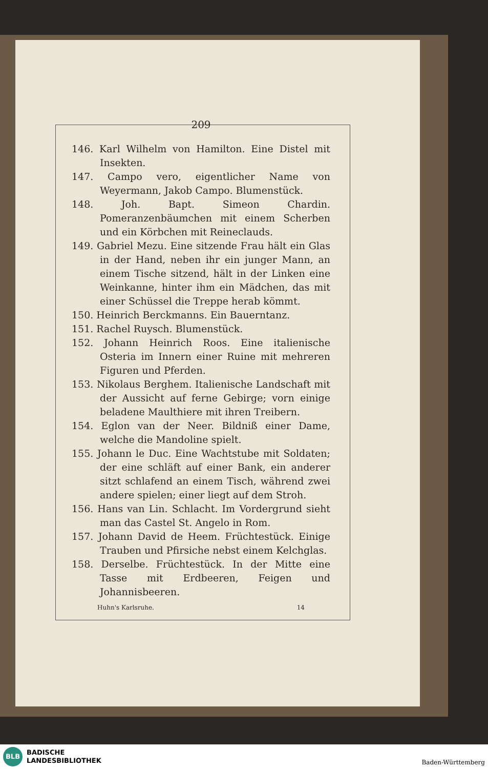209
146. Karl Wilhelm von Hamilton. Eine Distel mit Insekten.
147. Campo vero, eigentlicher Name von Weyermann, Jakob Campo. Blumenstück.
148. Joh. Bapt. Simeon Chardin. Pomeranzenbäumchen mit einem Scherben und ein Körbchen mit Reineclauds.
149. Gabriel Mezu. Eine sitzende Frau hält ein Glas in der Hand, neben ihr ein junger Mann, an einem Tische sitzend, hält in der Linken eine Weinkanne, hinter ihm ein Mädchen, das mit einer Schüssel die Treppe herab kömmt.
150. Heinrich Berckmanns. Ein Bauerntanz.
151. Rachel Ruysch. Blumenstück.
152. Johann Heinrich Roos. Eine italienische Osteria im Innern einer Ruine mit mehreren Figuren und Pferden.
153. Nikolaus Berghem. Italienische Landschaft mit der Aussicht auf ferne Gebirge; vorn einige beladene Maulthiere mit ihren Treibern.
154. Eglon van der Neer. Bildniß einer Dame, welche die Mandoline spielt.
155. Johann le Duc. Eine Wachtstube mit Soldaten; der eine schläft auf einer Bank, ein anderer sitzt schlafend an einem Tisch, während zwei andere spielen; einer liegt auf dem Stroh.
156. Hans van Lin. Schlacht. Im Vordergrund sieht man das Castel St. Angelo in Rom.
157. Johann David de Heem. Früchtestück. Einige Trauben und Pfirsiche nebst einem Kelchglas.
158. Derselbe. Früchtestück. In der Mitte eine Tasse mit Erdbeeren, Feigen und Johannisbeeren.
Huhn's Karlsruhe. 14
BLB
BADISCHE
LANDESBIBLIOTHEK
Baden-Württemberg